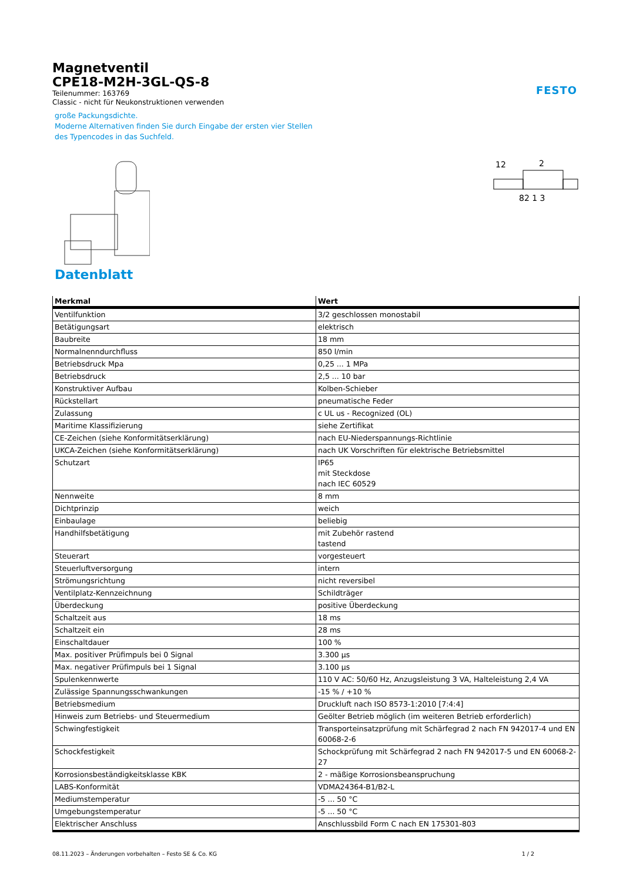Magnetventil
CPE18-M2H-3GL-QS-8
Teilenummer: 163769
Classic - nicht für Neukonstruktionen verwenden
große Packungsdichte.
Moderne Alternativen finden Sie durch Eingabe der ersten vier Stellen
des Typencodes in das Suchfeld.
FESTO
12
2
82 1 3
Datenblatt
| Merkmal | Wert |
| --- | --- |
| Ventilfunktion | 3/2 geschlossen monostabil |
| Betätigungsart | elektrisch |
| Baubreite | 18 mm |
| Normalnenndurchfluss | 850 l/min |
| Betriebsdruck Mpa | 0,25 ... 1 MPa |
| Betriebsdruck | 2,5 ... 10 bar |
| Konstruktiver Aufbau | Kolben-Schieber |
| Rückstellart | pneumatische Feder |
| Zulassung | c UL us - Recognized (OL) |
| Maritime Klassifizierung | siehe Zertifikat |
| CE-Zeichen (siehe Konformitätserklärung) | nach EU-Niederspannungs-Richtlinie |
| UKCA-Zeichen (siehe Konformitätserklärung) | nach UK Vorschriften für elektrische Betriebsmittel |
| Schutzart | IP65 mit Steckdose nach IEC 60529 |
| Nennweite | 8 mm |
| Dichtprinzip | weich |
| Einbaulage | beliebig |
| Handhilfsbetätigung | mit Zubehör rastend tastend |
| Steuerart | vorgesteuert |
| Steuerluftversorgung | intern |
| Strömungsrichtung | nicht reversibel |
| Ventilplatz-Kennzeichnung | Schildträger |
| Überdeckung | positive Überdeckung |
| Schaltzeit aus | 18 ms |
| Schaltzeit ein | 28 ms |
| Einschaltdauer | 100 % |
| Max. positiver Prüfimpuls bei 0 Signal | 3.300 µs |
| Max. negativer Prüfimpuls bei 1 Signal | 3.100 µs |
| Spulenkennwerte | 110 V AC: 50/60 Hz, Anzugsleistung 3 VA, Halteleistung 2,4 VA |
| Zulässige Spannungsschwankungen | -15 % / +10 % |
| Betriebsmedium | Druckluft nach ISO 8573-1:2010 [7:4:4] |
| Hinweis zum Betriebs- und Steuermedium | Geölter Betrieb möglich (im weiteren Betrieb erforderlich) |
| Schwingfestigkeit | Transporteinsatzprüfung mit Schärfegrad 2 nach FN 942017-4 und EN 60068-2-6 |
| Schockfestigkeit | Schockprüfung mit Schärfegrad 2 nach FN 942017-5 und EN 60068-2-27 |
| Korrosionsbeständigkeitsklasse KBK | 2 - mäßige Korrosionsbeanspruchung |
| LABS-Konformität | VDMA24364-B1/B2-L |
| Mediumstemperatur | -5 ... 50 °C |
| Umgebungstemperatur | -5 ... 50 °C |
| Elektrischer Anschluss | Anschlussbild Form C nach EN 175301-803 |
08.11.2023 – Änderungen vorbehalten – Festo SE & Co. KG 1 / 2